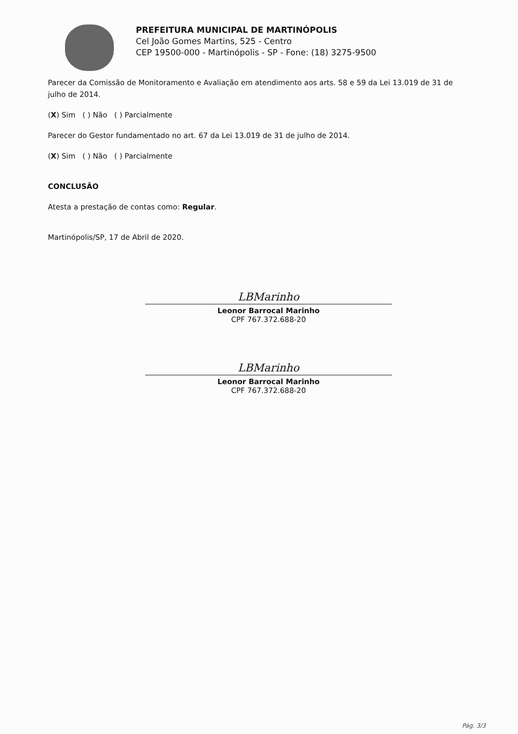PREFEITURA MUNICIPAL DE MARTINÓPOLIS
Cel João Gomes Martins, 525 - Centro
CEP 19500-000 - Martinópolis - SP - Fone: (18) 3275-9500
Parecer da Comissão de Monitoramento e Avaliação em atendimento aos arts. 58 e 59 da Lei 13.019 de 31 de julho de 2014.
(X) Sim ( ) Não ( ) Parcialmente
Parecer do Gestor fundamentado no art. 67 da Lei 13.019 de 31 de julho de 2014.
(X) Sim ( ) Não ( ) Parcialmente
CONCLUSÃO
Atesta a prestação de contas como: Regular.
Martinópolis/SP, 17 de Abril de 2020.
LBMarinho
Leonor Barrocal Marinho
CPF 767.372.688-20
LBMarinho
Leonor Barrocal Marinho
CPF 767.372.688-20
Pág. 3/3